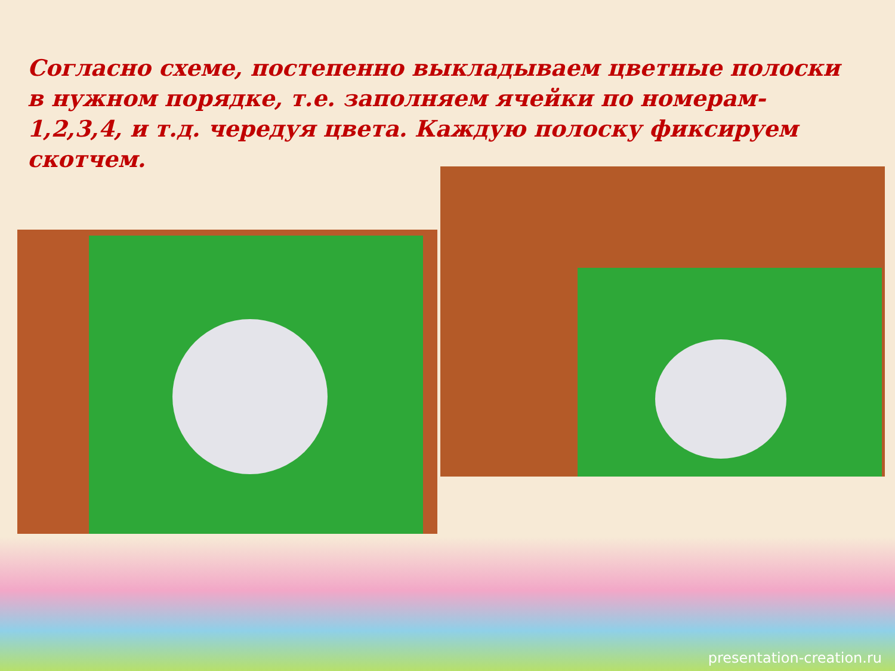Согласно схеме, постепенно выкладываем цветные полоски в нужном порядке, т.е. заполняем ячейки по номерам- 1,2,3,4, и т.д. чередуя цвета. Каждую полоску фиксируем скотчем.
presentation-creation.ru